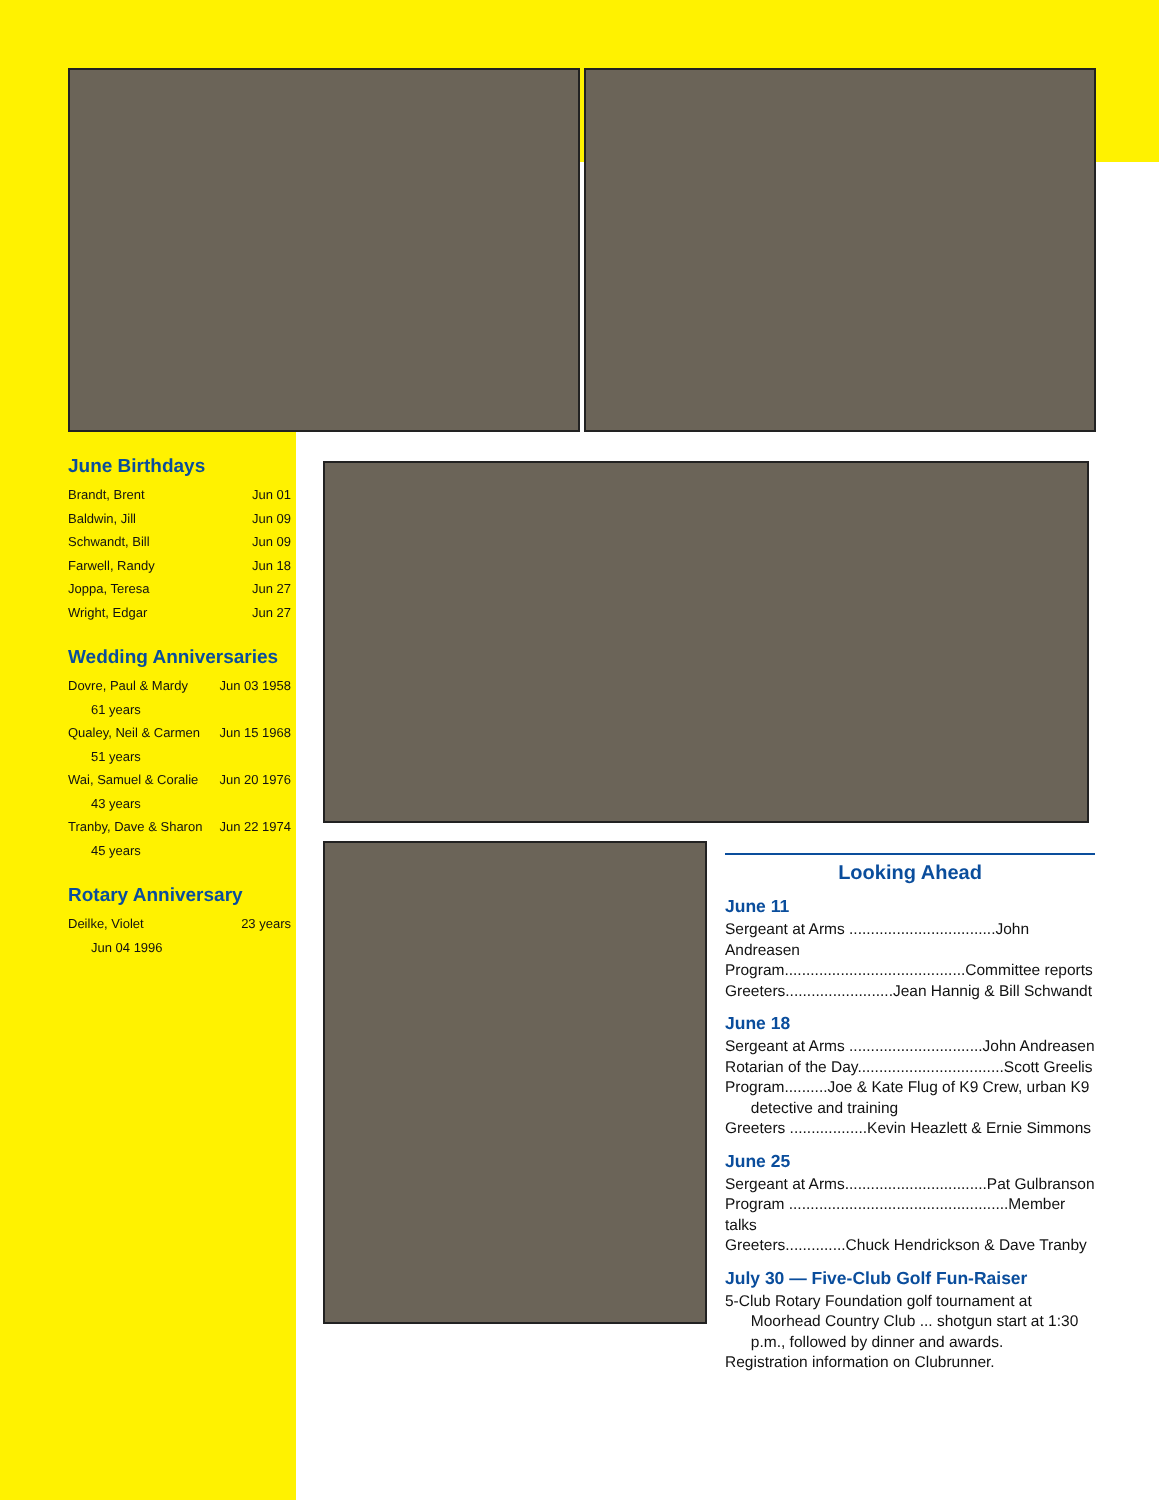June Birthdays
Brandt, Brent Jun 01
Baldwin, Jill Jun 09
Schwandt, Bill Jun 09
Farwell, Randy Jun 18
Joppa, Teresa Jun 27
Wright, Edgar Jun 27
Wedding Anniversaries
Dovre, Paul & Mardy Jun 03 1958
61 years
Qualey, Neil & Carmen Jun 15 1968
51 years
Wai, Samuel & Coralie Jun 20 1976
43 years
Tranby, Dave & Sharon Jun 22 1974
45 years
Rotary Anniversary
Deilke, Violet 23 years
Jun 04 1996
Looking Ahead
June 11
Sergeant at Arms ..................................John Andreasen
Program..........................................Committee reports
Greeters.........................Jean Hannig & Bill Schwandt
June 18
Sergeant at Arms ...............................John Andreasen
Rotarian of the Day..................................Scott Greelis
Program..........Joe & Kate Flug of K9 Crew, urban K9
detective and training
Greeters ..................Kevin Heazlett & Ernie Simmons
June 25
Sergeant at Arms.................................Pat Gulbranson
Program ...................................................Member talks
Greeters..............Chuck Hendrickson & Dave Tranby
July 30 — Five-Club Golf Fun-Raiser
5-Club Rotary Foundation golf tournament at
Moorhead Country Club ... shotgun start at 1:30
p.m., followed by dinner and awards.
Registration information on Clubrunner.